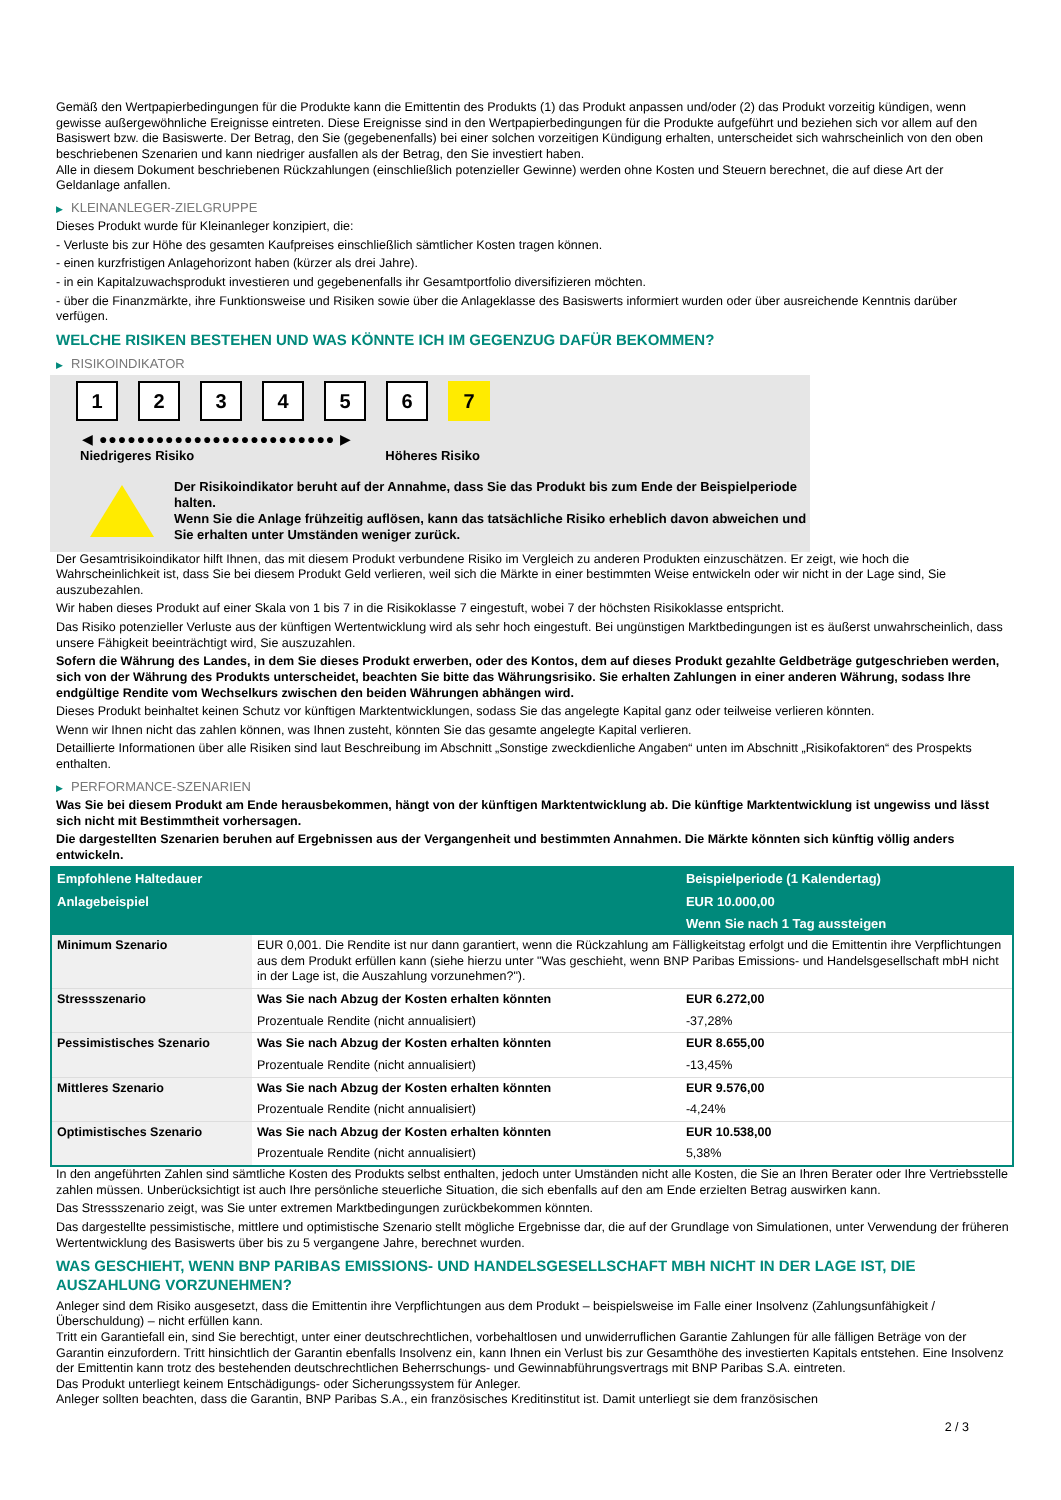Gemäß den Wertpapierbedingungen für die Produkte kann die Emittentin des Produkts (1) das Produkt anpassen und/oder (2) das Produkt vorzeitig kündigen, wenn gewisse außergewöhnliche Ereignisse eintreten. Diese Ereignisse sind in den Wertpapierbedingungen für die Produkte aufgeführt und beziehen sich vor allem auf den Basiswert bzw. die Basiswerte. Der Betrag, den Sie (gegebenenfalls) bei einer solchen vorzeitigen Kündigung erhalten, unterscheidet sich wahrscheinlich von den oben beschriebenen Szenarien und kann niedriger ausfallen als der Betrag, den Sie investiert haben.
Alle in diesem Dokument beschriebenen Rückzahlungen (einschließlich potenzieller Gewinne) werden ohne Kosten und Steuern berechnet, die auf diese Art der Geldanlage anfallen.
▶ KLEINANLEGER-ZIELGRUPPE
Dieses Produkt wurde für Kleinanleger konzipiert, die:
- Verluste bis zur Höhe des gesamten Kaufpreises einschließlich sämtlicher Kosten tragen können.
- einen kurzfristigen Anlagehorizont haben (kürzer als drei Jahre).
- in ein Kapitalzuwachsprodukt investieren und gegebenenfalls ihr Gesamtportfolio diversifizieren möchten.
- über die Finanzmärkte, ihre Funktionsweise und Risiken sowie über die Anlageklasse des Basiswerts informiert wurden oder über ausreichende Kenntnis darüber verfügen.
WELCHE RISIKEN BESTEHEN UND WAS KÖNNTE ICH IM GEGENZUG DAFÜR BEKOMMEN?
▶ RISIKOINDIKATOR
1 2 3 4 5 6 7
◀ ●●●●●●●●●●●●●●●●●●●●●●●●● ▶
Niedrigeres Risiko Höheres Risiko
Der Risikoindikator beruht auf der Annahme, dass Sie das Produkt bis zum Ende der Beispielperiode halten.
Wenn Sie die Anlage frühzeitig auflösen, kann das tatsächliche Risiko erheblich davon abweichen und Sie erhalten unter Umständen weniger zurück.
Der Gesamtrisikoindikator hilft Ihnen, das mit diesem Produkt verbundene Risiko im Vergleich zu anderen Produkten einzuschätzen. Er zeigt, wie hoch die Wahrscheinlichkeit ist, dass Sie bei diesem Produkt Geld verlieren, weil sich die Märkte in einer bestimmten Weise entwickeln oder wir nicht in der Lage sind, Sie auszubezahlen.
Wir haben dieses Produkt auf einer Skala von 1 bis 7 in die Risikoklasse 7 eingestuft, wobei 7 der höchsten Risikoklasse entspricht.
Das Risiko potenzieller Verluste aus der künftigen Wertentwicklung wird als sehr hoch eingestuft. Bei ungünstigen Marktbedingungen ist es äußerst unwahrscheinlich, dass unsere Fähigkeit beeinträchtigt wird, Sie auszuzahlen.
Sofern die Währung des Landes, in dem Sie dieses Produkt erwerben, oder des Kontos, dem auf dieses Produkt gezahlte Geldbeträge gutgeschrieben werden, sich von der Währung des Produkts unterscheidet, beachten Sie bitte das Währungsrisiko. Sie erhalten Zahlungen in einer anderen Währung, sodass Ihre endgültige Rendite vom Wechselkurs zwischen den beiden Währungen abhängen wird.
Dieses Produkt beinhaltet keinen Schutz vor künftigen Marktentwicklungen, sodass Sie das angelegte Kapital ganz oder teilweise verlieren könnten.
Wenn wir Ihnen nicht das zahlen können, was Ihnen zusteht, könnten Sie das gesamte angelegte Kapital verlieren.
Detaillierte Informationen über alle Risiken sind laut Beschreibung im Abschnitt „Sonstige zweckdienliche Angaben“ unten im Abschnitt „Risikofaktoren“ des Prospekts enthalten.
▶ PERFORMANCE-SZENARIEN
Was Sie bei diesem Produkt am Ende herausbekommen, hängt von der künftigen Marktentwicklung ab. Die künftige Marktentwicklung ist ungewiss und lässt sich nicht mit Bestimmtheit vorhersagen.
Die dargestellten Szenarien beruhen auf Ergebnissen aus der Vergangenheit und bestimmten Annahmen. Die Märkte könnten sich künftig völlig anders entwickeln.
| Empfohlene Haltedauer | | Beispielperiode (1 Kalendertag) |
| Anlagebeispiel | | EUR 10.000,00 |
| | | Wenn Sie nach 1 Tag aussteigen |
| Minimum Szenario | EUR 0,001. Die Rendite ist nur dann garantiert, wenn die Rückzahlung am Fälligkeitstag erfolgt und die Emittentin ihre Verpflichtungen aus dem Produkt erfüllen kann (siehe hierzu unter "Was geschieht, wenn BNP Paribas Emissions- und Handelsgesellschaft mbH nicht in der Lage ist, die Auszahlung vorzunehmen?"). | |
| Stressszenario | Was Sie nach Abzug der Kosten erhalten könnten | EUR 6.272,00 |
| | Prozentuale Rendite (nicht annualisiert) | -37,28% |
| Pessimistisches Szenario | Was Sie nach Abzug der Kosten erhalten könnten | EUR 8.655,00 |
| | Prozentuale Rendite (nicht annualisiert) | -13,45% |
| Mittleres Szenario | Was Sie nach Abzug der Kosten erhalten könnten | EUR 9.576,00 |
| | Prozentuale Rendite (nicht annualisiert) | -4,24% |
| Optimistisches Szenario | Was Sie nach Abzug der Kosten erhalten könnten | EUR 10.538,00 |
| | Prozentuale Rendite (nicht annualisiert) | 5,38% |
In den angeführten Zahlen sind sämtliche Kosten des Produkts selbst enthalten, jedoch unter Umständen nicht alle Kosten, die Sie an Ihren Berater oder Ihre Vertriebsstelle zahlen müssen. Unberücksichtigt ist auch Ihre persönliche steuerliche Situation, die sich ebenfalls auf den am Ende erzielten Betrag auswirken kann.
Das Stressszenario zeigt, was Sie unter extremen Marktbedingungen zurückbekommen könnten.
Das dargestellte pessimistische, mittlere und optimistische Szenario stellt mögliche Ergebnisse dar, die auf der Grundlage von Simulationen, unter Verwendung der früheren Wertentwicklung des Basiswerts über bis zu 5 vergangene Jahre, berechnet wurden.
WAS GESCHIEHT, WENN BNP PARIBAS EMISSIONS- UND HANDELSGESELLSCHAFT MBH NICHT IN DER LAGE IST, DIE AUSZAHLUNG VORZUNEHMEN?
Anleger sind dem Risiko ausgesetzt, dass die Emittentin ihre Verpflichtungen aus dem Produkt – beispielsweise im Falle einer Insolvenz (Zahlungsunfähigkeit / Überschuldung) – nicht erfüllen kann.
Tritt ein Garantiefall ein, sind Sie berechtigt, unter einer deutschrechtlichen, vorbehaltlosen und unwiderruflichen Garantie Zahlungen für alle fälligen Beträge von der Garantin einzufordern. Tritt hinsichtlich der Garantin ebenfalls Insolvenz ein, kann Ihnen ein Verlust bis zur Gesamthöhe des investierten Kapitals entstehen. Eine Insolvenz der Emittentin kann trotz des bestehenden deutschrechtlichen Beherrschungs- und Gewinnabführungsvertrags mit BNP Paribas S.A. eintreten.
Das Produkt unterliegt keinem Entschädigungs- oder Sicherungssystem für Anleger.
Anleger sollten beachten, dass die Garantin, BNP Paribas S.A., ein französisches Kreditinstitut ist. Damit unterliegt sie dem französischen
2 / 3